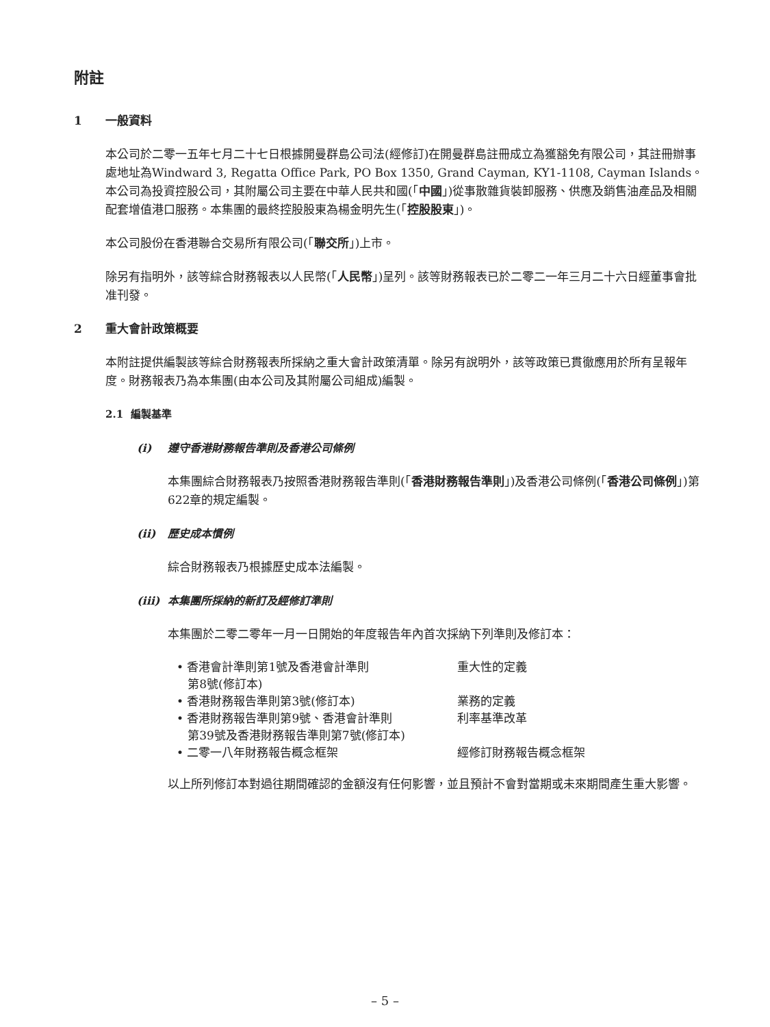附註
1 一般資料
本公司於二零一五年七月二十七日根據開曼群島公司法(經修訂)在開曼群島註冊成立為獲豁免有限公司，其註冊辦事處地址為Windward 3, Regatta Office Park, PO Box 1350, Grand Cayman, KY1-1108, Cayman Islands。本公司為投資控股公司，其附屬公司主要在中華人民共和國(「中國」)從事散雜貨裝卸服務、供應及銷售油產品及相關配套增值港口服務。本集團的最終控股股東為楊金明先生(「控股股東」)。
本公司股份在香港聯合交易所有限公司(「聯交所」)上市。
除另有指明外，該等綜合財務報表以人民幣(「人民幣」)呈列。該等財務報表已於二零二一年三月二十六日經董事會批准刊發。
2 重大會計政策概要
本附註提供編製該等綜合財務報表所採納之重大會計政策清單。除另有說明外，該等政策已貫徹應用於所有呈報年度。財務報表乃為本集團(由本公司及其附屬公司組成)編製。
2.1 編製基準
(i) 遵守香港財務報告準則及香港公司條例
本集團綜合財務報表乃按照香港財務報告準則(「香港財務報告準則」)及香港公司條例(「香港公司條例」)第622章的規定編製。
(ii) 歷史成本慣例
綜合財務報表乃根據歷史成本法編製。
(iii) 本集團所採納的新訂及經修訂準則
本集團於二零二零年一月一日開始的年度報告年內首次採納下列準則及修訂本：
| • 香港會計準則第1號及香港會計準則 第8號(修訂本) | 重大性的定義 |
| • 香港財務報告準則第3號(修訂本) | 業務的定義 |
| • 香港財務報告準則第9號、香港會計準則 第39號及香港財務報告準則第7號(修訂本) | 利率基準改革 |
| • 二零一八年財務報告概念框架 | 經修訂財務報告概念框架 |
以上所列修訂本對過往期間確認的金額沒有任何影響，並且預計不會對當期或未來期間產生重大影響。
– 5 –